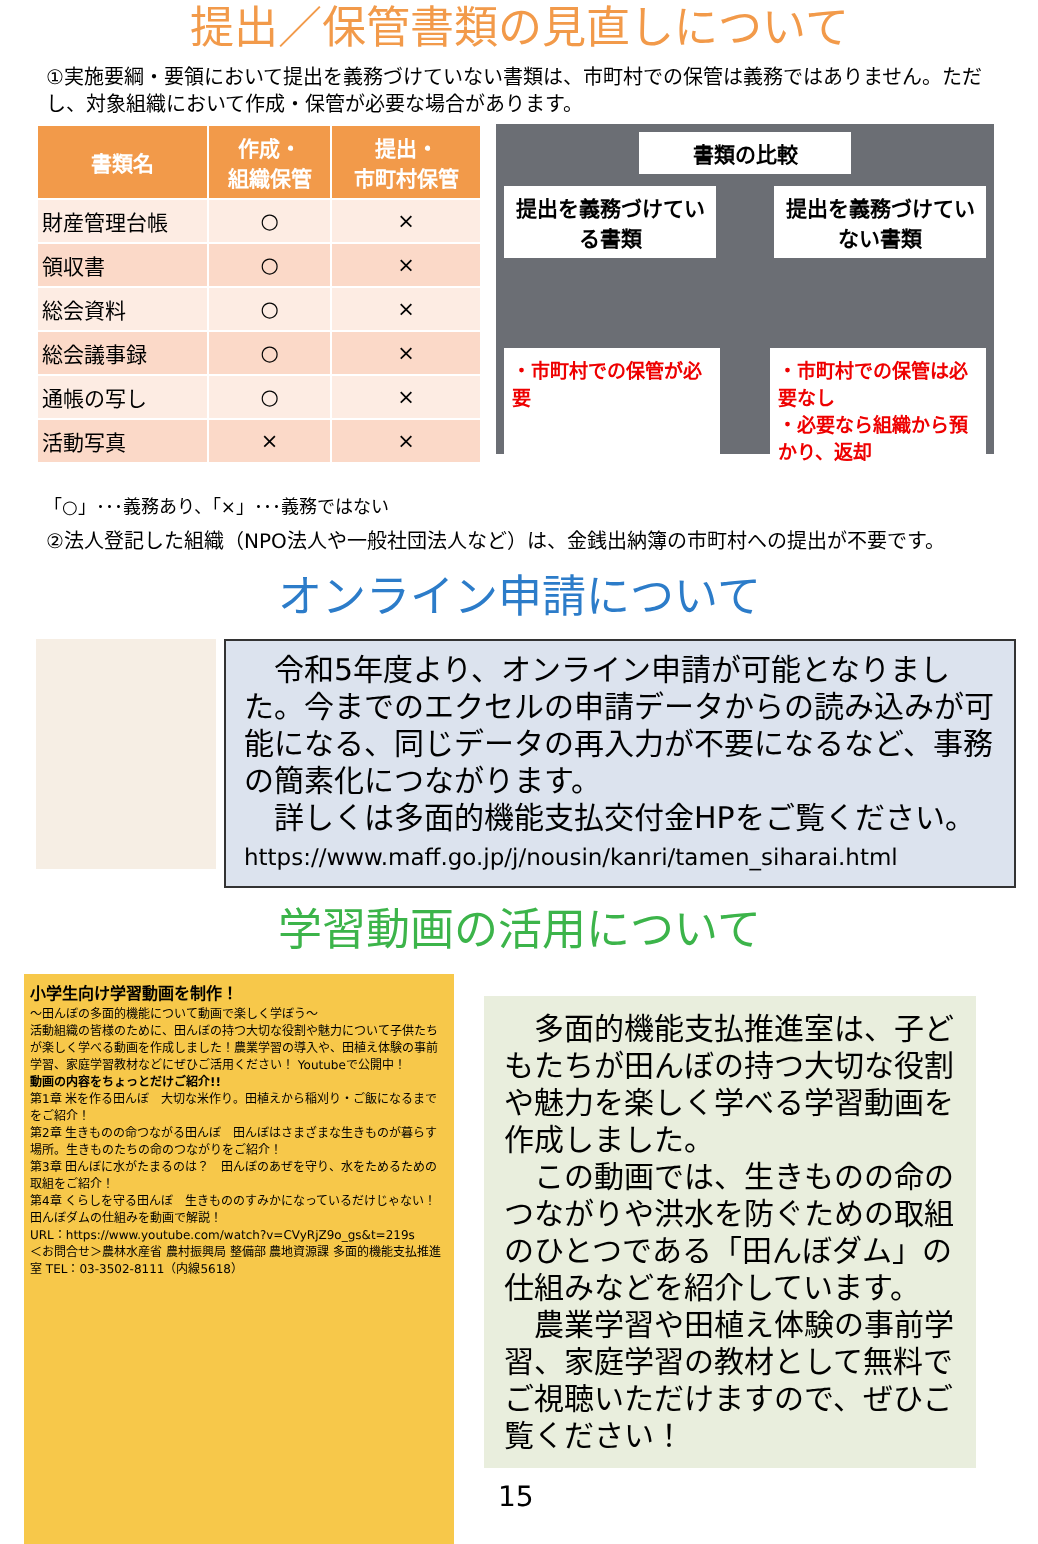提出／保管書類の見直しについて
①実施要綱・要領において提出を義務づけていない書類は、市町村での保管は義務ではありません。ただし、対象組織において作成・保管が必要な場合があります。
| 書類名 | 作成・ 組織保管 | 提出・ 市町村保管 |
| --- | --- | --- |
| 財産管理台帳 | ○ | × |
| 領収書 | ○ | × |
| 総会資料 | ○ | × |
| 総会議事録 | ○ | × |
| 通帳の写し | ○ | × |
| 活動写真 | × | × |
「○」･･･義務あり、「×」･･･義務ではない
書類の比較
提出を義務づけている書類
提出を義務づけていない書類
・市町村での保管が必要
・市町村での保管は必要なし
・必要なら組織から預かり、返却
②法人登記した組織（NPO法人や一般社団法人など）は、金銭出納簿の市町村への提出が不要です。
オンライン申請について
　令和5年度より、オンライン申請が可能となりました。今までのエクセルの申請データからの読み込みが可能になる、同じデータの再入力が不要になるなど、事務の簡素化につながります。
　詳しくは多面的機能支払交付金HPをご覧ください。
https://www.maff.go.jp/j/nousin/kanri/tamen_siharai.html
学習動画の活用について
小学生向け学習動画を制作！
～田んぼの多面的機能について動画で楽しく学ぼう～
活動組織の皆様のために、田んぼの持つ大切な役割や魅力について子供たちが楽しく学べる動画を作成しました！農業学習の導入や、田植え体験の事前学習、家庭学習教材などにぜひご活用ください！ Youtubeで公開中！
動画の内容をちょっとだけご紹介!!
第1章 米を作る田んぼ　大切な米作り。田植えから稲刈り・ご飯になるまでをご紹介！
第2章 生きものの命つながる田んぼ　田んぼはさまざまな生きものが暮らす場所。生きものたちの命のつながりをご紹介！
第3章 田んぼに水がたまるのは？　田んぼのあぜを守り、水をためるための取組をご紹介！
第4章 くらしを守る田んぼ　生きもののすみかになっているだけじゃない！田んぼダムの仕組みを動画で解説！
URL：https://www.youtube.com/watch?v=CVyRjZ9o_gs&t=219s
＜お問合せ＞農林水産省 農村振興局 整備部 農地資源課 多面的機能支払推進室 TEL：03-3502-8111（内線5618）
　多面的機能支払推進室は、子どもたちが田んぼの持つ大切な役割や魅力を楽しく学べる学習動画を作成しました。
　この動画では、生きものの命のつながりや洪水を防ぐための取組のひとつである「田んぼダム」の仕組みなどを紹介しています。
　農業学習や田植え体験の事前学習、家庭学習の教材として無料でご視聴いただけますので、ぜひご覧ください！
15